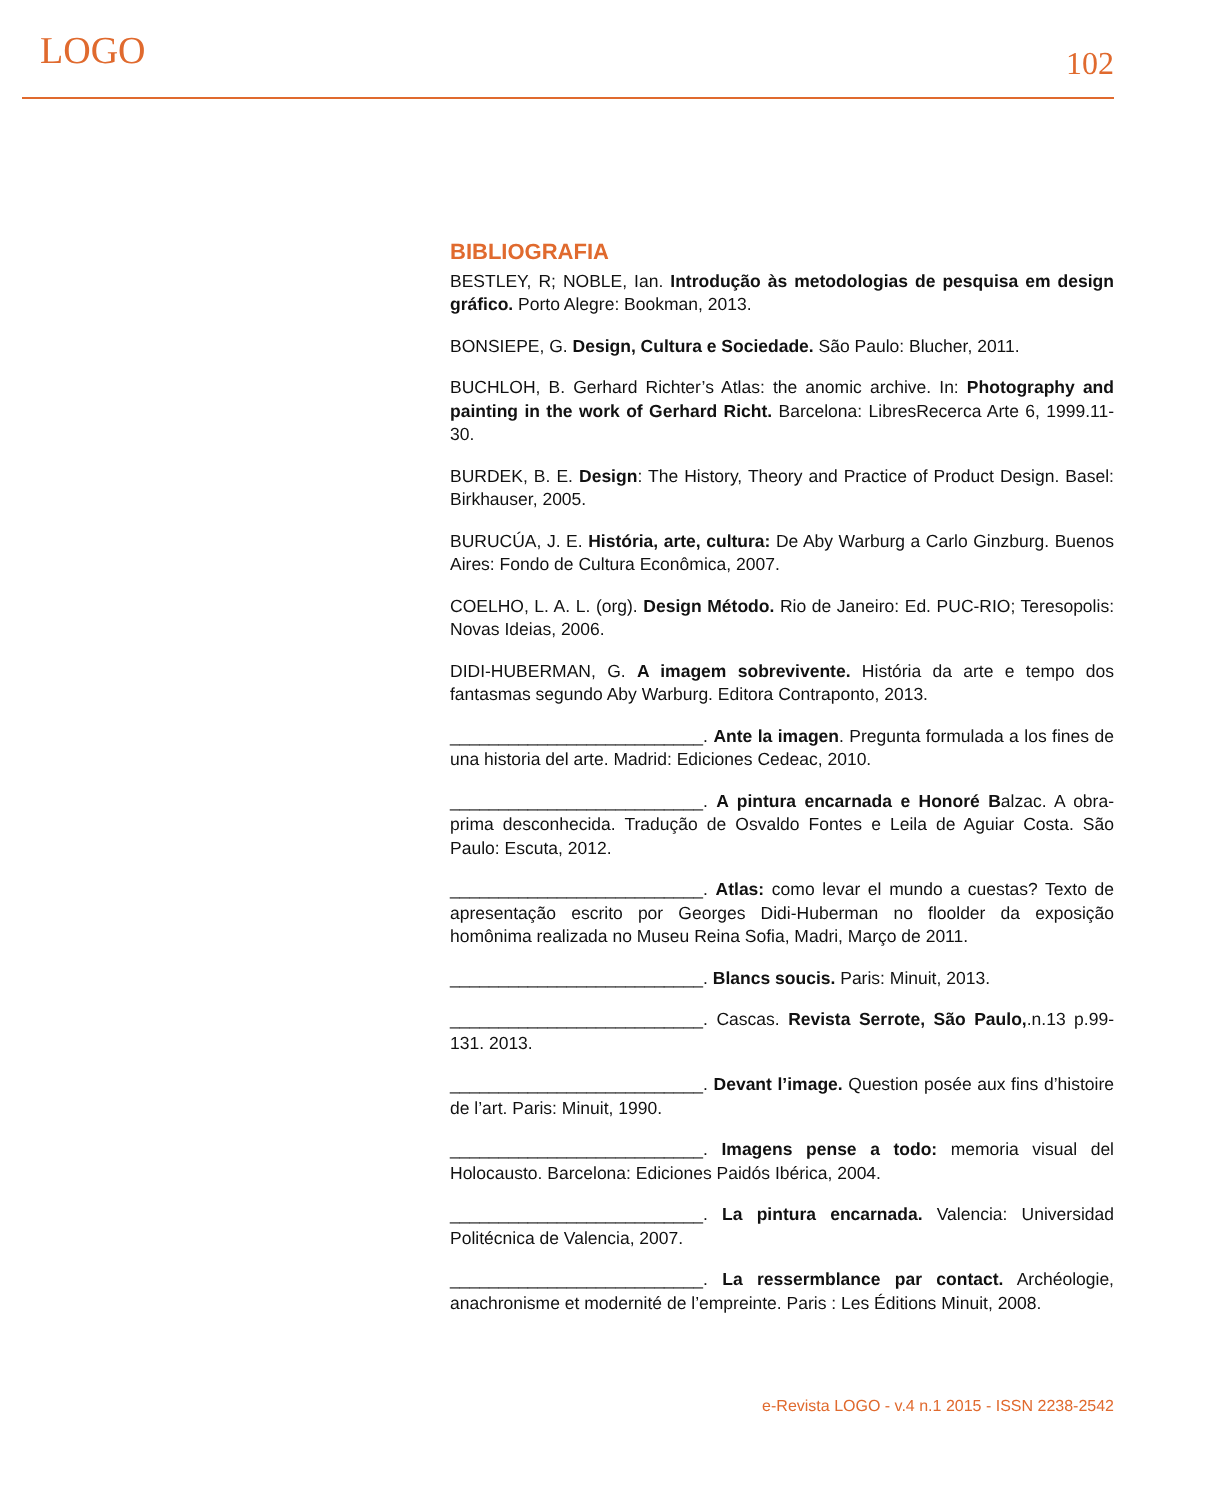LOGO 102
BIBLIOGRAFIA
BESTLEY, R; NOBLE, Ian. Introdução às metodologias de pesquisa em design gráfico. Porto Alegre: Bookman, 2013.
BONSIEPE, G. Design, Cultura e Sociedade. São Paulo: Blucher, 2011.
BUCHLOH, B. Gerhard Richter’s Atlas: the anomic archive. In: Photography and painting in the work of Gerhard Richt. Barcelona: LibresRecerca Arte 6, 1999.11-30.
BURDEK, B. E. Design: The History, Theory and Practice of Product Design. Basel: Birkhauser, 2005.
BURUCÚA, J. E. História, arte, cultura: De Aby Warburg a Carlo Ginzburg. Buenos Aires: Fondo de Cultura Econômica, 2007.
COELHO, L. A. L. (org). Design Método. Rio de Janeiro: Ed. PUC-RIO; Teresopolis: Novas Ideias, 2006.
DIDI-HUBERMAN, G. A imagem sobrevivente. História da arte e tempo dos fantasmas segundo Aby Warburg. Editora Contraponto, 2013.
__________________________. Ante la imagen. Pregunta formulada a los fines de una historia del arte. Madrid: Ediciones Cedeac, 2010.
__________________________. A pintura encarnada e Honoré Balzac. A obra-prima desconhecida. Tradução de Osvaldo Fontes e Leila de Aguiar Costa. São Paulo: Escuta, 2012.
__________________________. Atlas: como levar el mundo a cuestas? Texto de apresentação escrito por Georges Didi-Huberman no floolder da exposição homônima realizada no Museu Reina Sofia, Madri, Março de 2011.
__________________________. Blancs soucis. Paris: Minuit, 2013.
__________________________. Cascas. Revista Serrote, São Paulo,.n.13 p.99-131. 2013.
__________________________. Devant l’image. Question posée aux fins d’histoire de l’art. Paris: Minuit, 1990.
__________________________. Imagens pense a todo: memoria visual del Holocausto. Barcelona: Ediciones Paidós Ibérica, 2004.
__________________________. La pintura encarnada. Valencia: Universidad Politécnica de Valencia, 2007.
__________________________. La ressermblance par contact. Archéologie, anachronisme et modernité de l’empreinte. Paris : Les Éditions Minuit, 2008.
e-Revista LOGO - v.4 n.1 2015 - ISSN 2238-2542